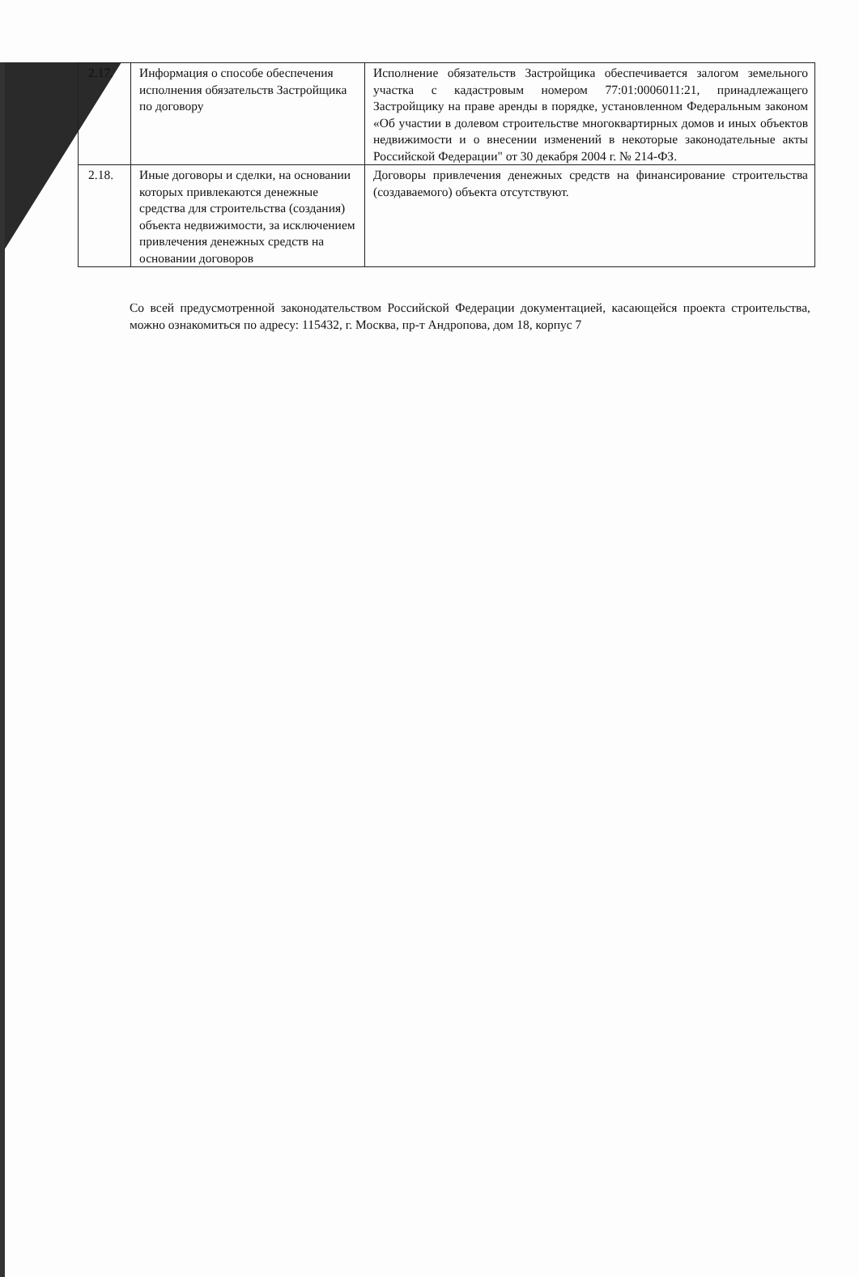| 2.17. | Информация о способе обеспечения исполнения обязательств Застройщика по договору | Исполнение обязательств Застройщика обеспечивается залогом земельного участка с кадастровым номером 77:01:0006011:21, принадлежащего Застройщику на праве аренды в порядке, установленном Федеральным законом «Об участии в долевом строительстве многоквартирных домов и иных объектов недвижимости и о внесении изменений в некоторые законодательные акты Российской Федерации" от 30 декабря 2004 г. № 214-ФЗ. |
| 2.18. | Иные договоры и сделки, на основании которых привлекаются денежные средства для строительства (создания) объекта недвижимости, за исключением привлечения денежных средств на основании договоров | Договоры привлечения денежных средств на финансирование строительства (создаваемого) объекта отсутствуют. |
Со всей предусмотренной законодательством Российской Федерации документацией, касающейся проекта строительства, можно ознакомиться по адресу: 115432, г. Москва, пр-т Андропова, дом 18, корпус 7